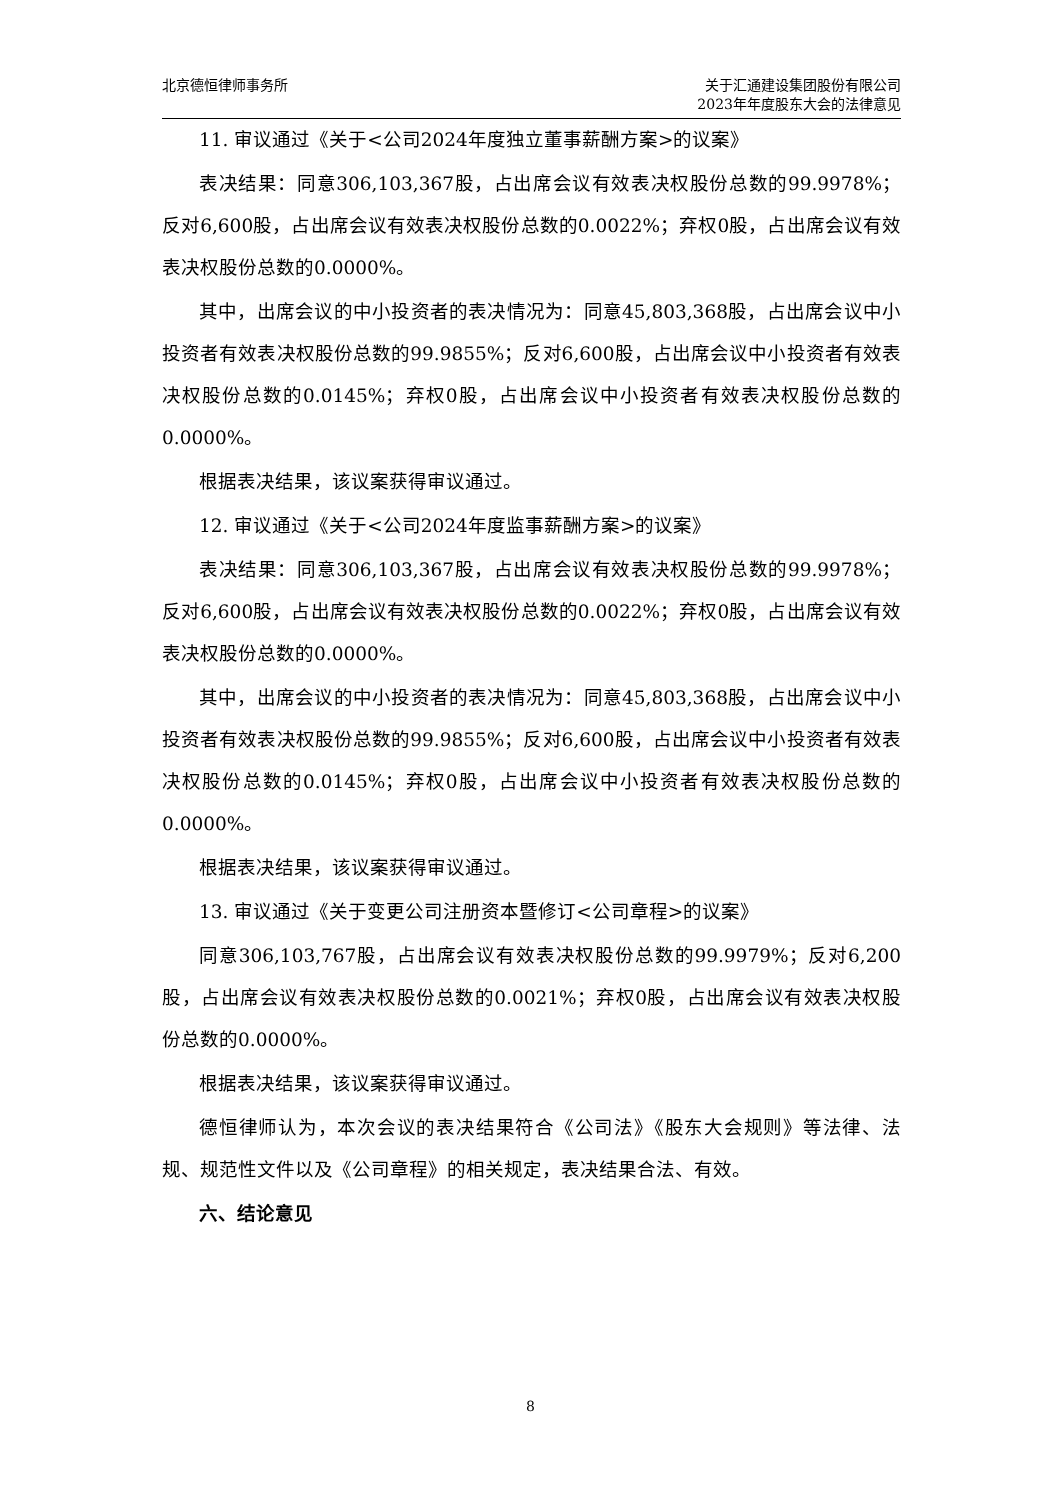北京德恒律师事务所 关于汇通建设集团股份有限公司
2023年年度股东大会的法律意见
11. 审议通过《关于<公司2024年度独立董事薪酬方案>的议案》
表决结果：同意306,103,367股，占出席会议有效表决权股份总数的99.9978%；反对6,600股，占出席会议有效表决权股份总数的0.0022%；弃权0股，占出席会议有效表决权股份总数的0.0000%。
其中，出席会议的中小投资者的表决情况为：同意45,803,368股，占出席会议中小投资者有效表决权股份总数的99.9855%；反对6,600股，占出席会议中小投资者有效表决权股份总数的0.0145%；弃权0股，占出席会议中小投资者有效表决权股份总数的0.0000%。
根据表决结果，该议案获得审议通过。
12. 审议通过《关于<公司2024年度监事薪酬方案>的议案》
表决结果：同意306,103,367股，占出席会议有效表决权股份总数的99.9978%；反对6,600股，占出席会议有效表决权股份总数的0.0022%；弃权0股，占出席会议有效表决权股份总数的0.0000%。
其中，出席会议的中小投资者的表决情况为：同意45,803,368股，占出席会议中小投资者有效表决权股份总数的99.9855%；反对6,600股，占出席会议中小投资者有效表决权股份总数的0.0145%；弃权0股，占出席会议中小投资者有效表决权股份总数的0.0000%。
根据表决结果，该议案获得审议通过。
13. 审议通过《关于变更公司注册资本暨修订<公司章程>的议案》
同意306,103,767股，占出席会议有效表决权股份总数的99.9979%；反对6,200股，占出席会议有效表决权股份总数的0.0021%；弃权0股，占出席会议有效表决权股份总数的0.0000%。
根据表决结果，该议案获得审议通过。
德恒律师认为，本次会议的表决结果符合《公司法》《股东大会规则》等法律、法规、规范性文件以及《公司章程》的相关规定，表决结果合法、有效。
六、结论意见
8